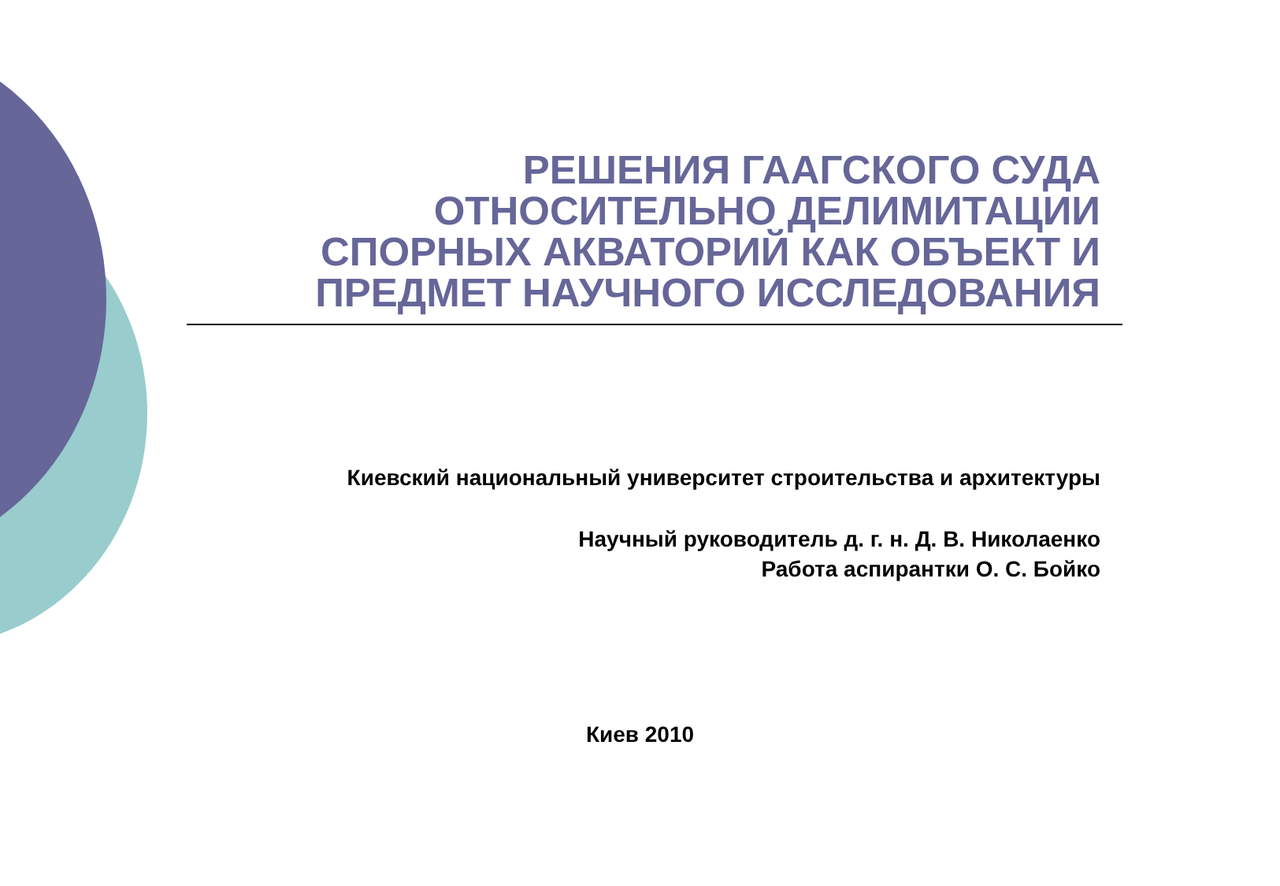РЕШЕНИЯ ГААГСКОГО СУДА ОТНОСИТЕЛЬНО ДЕЛИМИТАЦИИ СПОРНЫХ АКВАТОРИЙ КАК ОБЪЕКТ И ПРЕДМЕТ НАУЧНОГО ИССЛЕДОВАНИЯ
Киевский национальный университет строительства и архитектуры
Научный руководитель д. г. н. Д. В. Николаенко
Работа аспирантки О. С. Бойко
Киев 2010